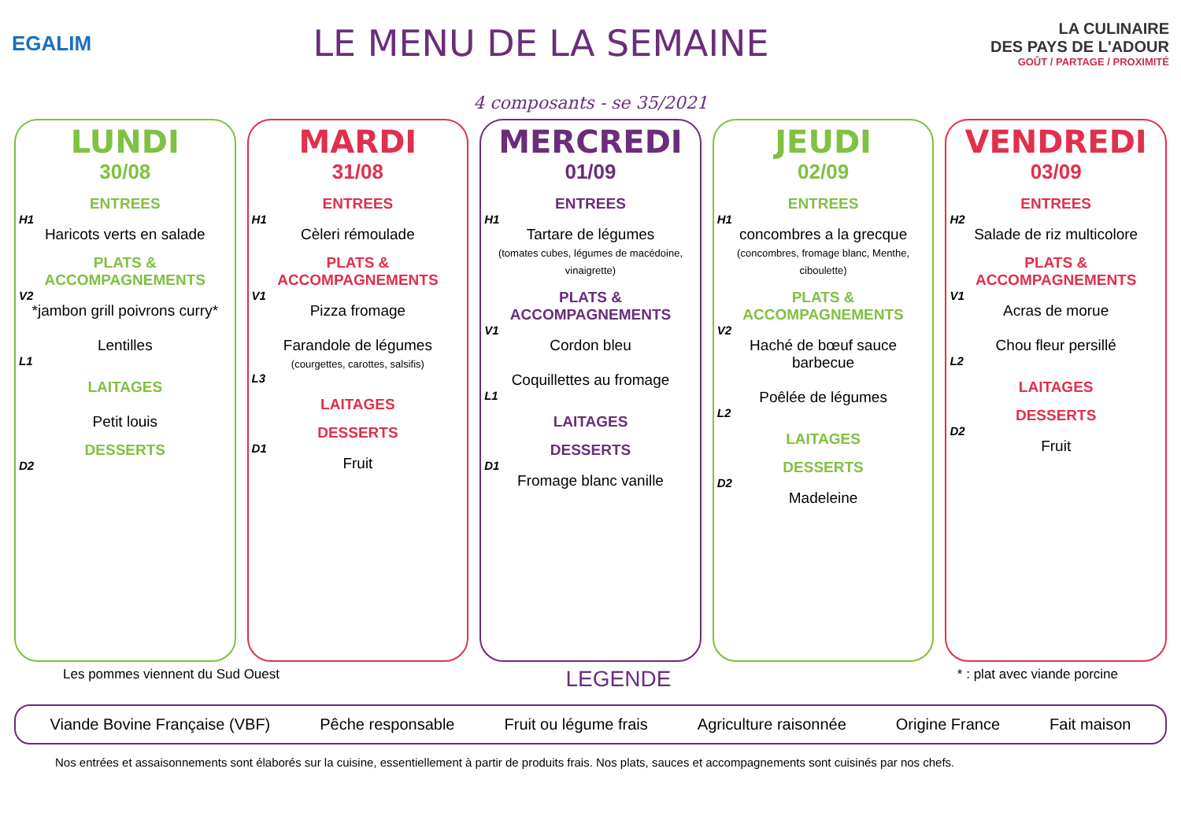EGALIM
LE MENU DE LA SEMAINE
LA CULINAIRE
DES PAYS DE L'ADOUR
GOÛT / PARTAGE / PROXIMITÉ
4 composants - se 35/2021
LUNDI
30/08
ENTREES
H1
Haricots verts en salade
PLATS & ACCOMPAGNEMENTS
V2
*jambon grill poivrons curry*
Lentilles
L1
LAITAGES
Petit louis
DESSERTS
D2
MARDI
31/08
ENTREES
H1
Cèleri rémoulade
PLATS & ACCOMPAGNEMENTS
V1
Pizza fromage
Farandole de légumes
(courgettes, carottes, salsifis)
L3
LAITAGES
DESSERTS
D1
Fruit
MERCREDI
01/09
ENTREES
H1
Tartare de légumes
(tomates cubes, légumes de macédoine, vinaigrette)
PLATS & ACCOMPAGNEMENTS
V1
Cordon bleu
Coquillettes au fromage
L1
LAITAGES
DESSERTS
D1
Fromage blanc vanille
JEUDI
02/09
ENTREES
H1
concombres a la grecque
(concombres, fromage blanc, Menthe, ciboulette)
PLATS & ACCOMPAGNEMENTS
V2
Haché de bœuf sauce barbecue
Poêlée de légumes
L2
LAITAGES
DESSERTS
D2
Madeleine
VENDREDI
03/09
ENTREES
H2
Salade de riz multicolore
PLATS & ACCOMPAGNEMENTS
V1
Acras de morue
Chou fleur persillé
L2
LAITAGES
DESSERTS
D2
Fruit
Les pommes viennent du Sud Ouest LEGENDE * : plat avec viande porcine
Viande Bovine Française (VBF) Pêche responsable Fruit ou légume frais Agriculture raisonnée Origine France Fait maison
Nos entrées et assaisonnements sont élaborés sur la cuisine, essentiellement à partir de produits frais. Nos plats, sauces et accompagnements sont cuisinés par nos chefs.